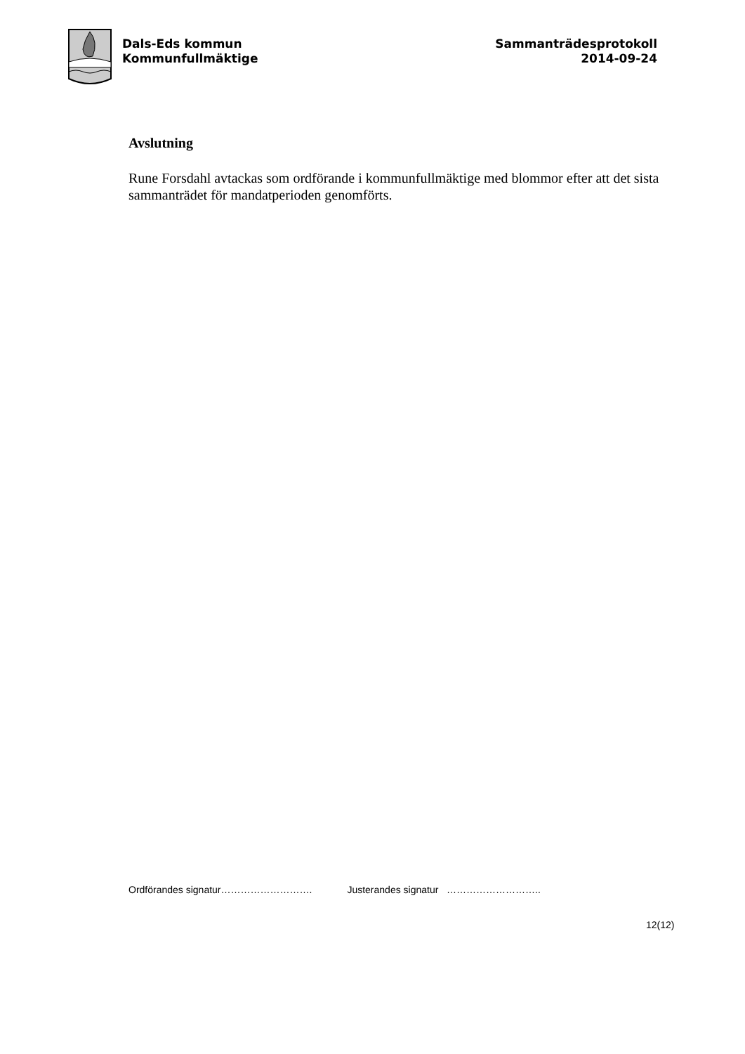Dals-Eds kommun
Kommunfullmäktige
Sammanträdesprotokoll
2014-09-24
Avslutning
Rune Forsdahl avtackas som ordförande i kommunfullmäktige med blommor efter att det sista sammanträdet för mandatperioden genomförts.
Ordförandes signatur………………………. Justerandes signatur ………………………..
12(12)